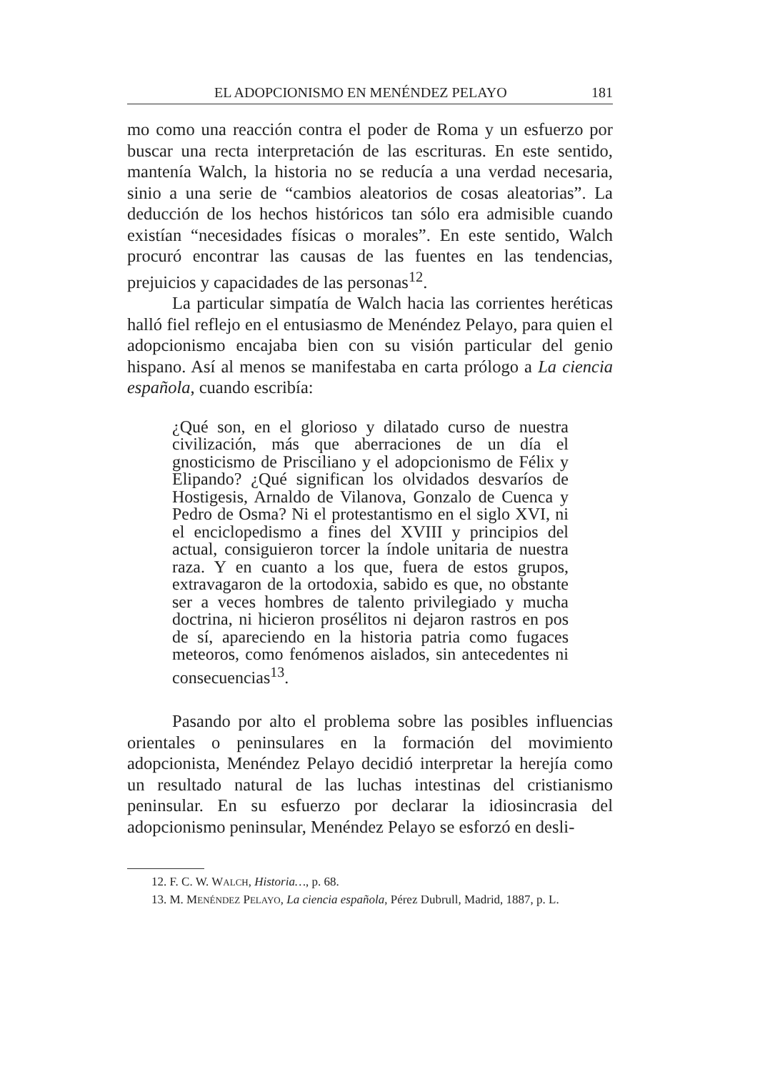EL ADOPCIONISMO EN MENÉNDEZ PELAYO 181
mo como una reacción contra el poder de Roma y un esfuerzo por buscar una recta interpretación de las escrituras. En este sentido, mantenía Walch, la historia no se reducía a una verdad necesaria, sinio a una serie de “cambios aleatorios de cosas aleatorias”. La deducción de los hechos históricos tan sólo era admisible cuando existían “necesidades físicas o morales”. En este sentido, Walch procuró encontrar las causas de las fuentes en las tendencias, prejuicios y capacidades de las personas<sup>12</sup>.
La particular simpatía de Walch hacia las corrientes heréticas halló fiel reflejo en el entusiasmo de Menéndez Pelayo, para quien el adopcionismo encajaba bien con su visión particular del genio hispano. Así al menos se manifestaba en carta prólogo a La ciencia española, cuando escribía:
¿Qué son, en el glorioso y dilatado curso de nuestra civilización, más que aberraciones de un día el gnosticismo de Prisciliano y el adopcionismo de Félix y Elipando? ¿Qué significan los olvidados desvaríos de Hostigesis, Arnaldo de Vilanova, Gonzalo de Cuenca y Pedro de Osma? Ni el protestantismo en el siglo XVI, ni el enciclopedismo a fines del XVIII y principios del actual, consiguieron torcer la índole unitaria de nuestra raza. Y en cuanto a los que, fuera de estos grupos, extravagaron de la ortodoxia, sabido es que, no obstante ser a veces hombres de talento privilegiado y mucha doctrina, ni hicieron prosélitos ni dejaron rastros en pos de sí, apareciendo en la historia patria como fugaces meteoros, como fenómenos aislados, sin antecedentes ni consecuencias<sup>13</sup>.
Pasando por alto el problema sobre las posibles influencias orientales o peninsulares en la formación del movimiento adopcionista, Menéndez Pelayo decidió interpretar la herejía como un resultado natural de las luchas intestinas del cristianismo peninsular. En su esfuerzo por declarar la idiosincrasia del adopcionismo peninsular, Menéndez Pelayo se esforzó en desli-
12. F. C. W. WALCH, Historia…, p. 68.
13. M. MENÉNDEZ PELAYO, La ciencia española, Pérez Dubrull, Madrid, 1887, p. L.